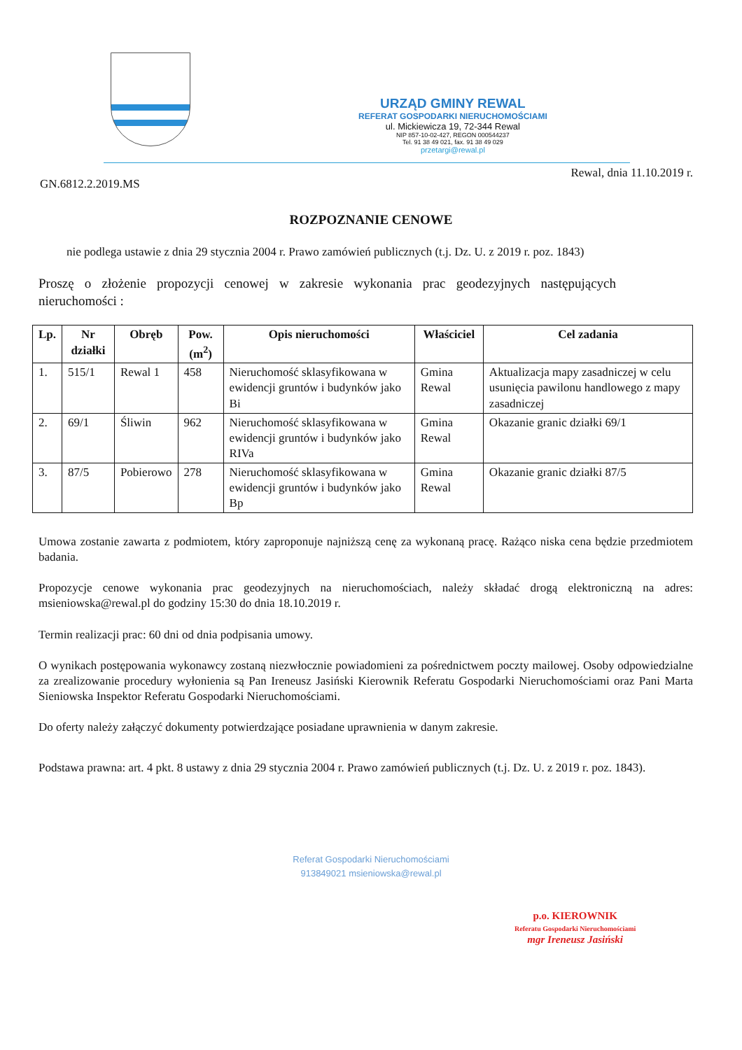URZĄD GMINY REWAL
REFERAT GOSPODARKI NIERUCHOMOŚCIAMI
ul. Mickiewicza 19, 72-344 Rewal
NIP 857-10-02-427, REGON 000544237
Tel. 91 38 49 021, fax. 91 38 49 029
przetargi@rewal.pl
GN.6812.2.2019.MS
Rewal, dnia 11.10.2019 r.
ROZPOZNANIE CENOWE
nie podlega ustawie z dnia 29 stycznia 2004 r. Prawo zamówień publicznych (t.j. Dz. U. z 2019 r. poz. 1843)
Proszę o złożenie propozycji cenowej w zakresie wykonania prac geodezyjnych następujących nieruchomości :
| Lp. | Nr działki | Obręb | Pow. (m<sup>2</sup>) | Opis nieruchomości | Właściciel | Cel zadania |
| --- | --- | --- | --- | --- | --- | --- |
| 1. | 515/1 | Rewal 1 | 458 | Nieruchomość sklasyfikowana w ewidencji gruntów i budynków jako Bi | Gmina Rewal | Aktualizacja mapy zasadniczej w celu usunięcia pawilonu handlowego z mapy zasadniczej |
| 2. | 69/1 | Śliwin | 962 | Nieruchomość sklasyfikowana w ewidencji gruntów i budynków jako RIVa | Gmina Rewal | Okazanie granic działki 69/1 |
| 3. | 87/5 | Pobierowo | 278 | Nieruchomość sklasyfikowana w ewidencji gruntów i budynków jako Bp | Gmina Rewal | Okazanie granic działki 87/5 |
Umowa zostanie zawarta z podmiotem, który zaproponuje najniższą cenę za wykonaną pracę. Rażąco niska cena będzie przedmiotem badania.
Propozycje cenowe wykonania prac geodezyjnych na nieruchomościach, należy składać drogą elektroniczną na adres: msieniowska@rewal.pl do godziny 15:30 do dnia 18.10.2019 r.
Termin realizacji prac: 60 dni od dnia podpisania umowy.
O wynikach postępowania wykonawcy zostaną niezwłocznie powiadomieni za pośrednictwem poczty mailowej. Osoby odpowiedzialne za zrealizowanie procedury wyłonienia są Pan Ireneusz Jasiński Kierownik Referatu Gospodarki Nieruchomościami oraz Pani Marta Sieniowska Inspektor Referatu Gospodarki Nieruchomościami.
Do oferty należy załączyć dokumenty potwierdzające posiadane uprawnienia w danym zakresie.
Podstawa prawna: art. 4 pkt. 8 ustawy z dnia 29 stycznia 2004 r. Prawo zamówień publicznych (t.j. Dz. U. z 2019 r. poz. 1843).
Referat Gospodarki Nieruchomościami
913849021 msieniowska@rewal.pl
p.o. KIEROWNIK
Referatu Gospodarki Nieruchomościami
mgr Ireneusz Jasiński